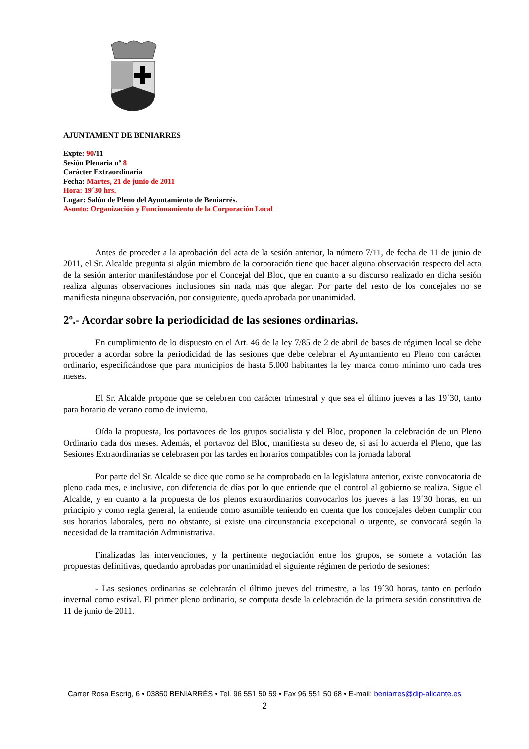AJUNTAMENT DE BENIARRES
Expte: 90/11
Sesión Plenaria nº 8
Carácter Extraordinaria
Fecha: Martes, 21 de junio de 2011
Hora: 19´30 hrs.
Lugar: Salón de Pleno del Ayuntamiento de Beniarrés.
Asunto: Organización y Funcionamiento de la Corporación Local
Antes de proceder a la aprobación del acta de la sesión anterior, la número 7/11, de fecha de 11 de junio de 2011, el Sr. Alcalde pregunta si algún miembro de la corporación tiene que hacer alguna observación respecto del acta de la sesión anterior manifestándose por el Concejal del Bloc, que en cuanto a su discurso realizado en dicha sesión realiza algunas observaciones inclusiones sin nada más que alegar. Por parte del resto de los concejales no se manifiesta ninguna observación, por consiguiente, queda aprobada por unanimidad.
2º.- Acordar sobre la periodicidad de las sesiones ordinarias.
En cumplimiento de lo dispuesto en el Art. 46 de la ley 7/85 de 2 de abril de bases de régimen local se debe proceder a acordar sobre la periodicidad de las sesiones que debe celebrar el Ayuntamiento en Pleno con carácter ordinario, especificándose que para municipios de hasta 5.000 habitantes la ley marca como mínimo uno cada tres meses.
El Sr. Alcalde propone que se celebren con carácter trimestral y que sea el último jueves a las 19´30, tanto para horario de verano como de invierno.
Oída la propuesta, los portavoces de los grupos socialista y del Bloc, proponen la celebración de un Pleno Ordinario cada dos meses. Además, el portavoz del Bloc, manifiesta su deseo de, si así lo acuerda el Pleno, que las Sesiones Extraordinarias se celebrasen por las tardes en horarios compatibles con la jornada laboral
Por parte del Sr. Alcalde se dice que como se ha comprobado en la legislatura anterior, existe convocatoria de pleno cada mes, e inclusive, con diferencia de días por lo que entiende que el control al gobierno se realiza. Sigue el Alcalde, y en cuanto a la propuesta de los plenos extraordinarios convocarlos los jueves a las 19´30 horas, en un principio y como regla general, la entiende como asumible teniendo en cuenta que los concejales deben cumplir con sus horarios laborales, pero no obstante, si existe una circunstancia excepcional o urgente, se convocará según la necesidad de la tramitación Administrativa.
Finalizadas las intervenciones, y la pertinente negociación entre los grupos, se somete a votación las propuestas definitivas, quedando aprobadas por unanimidad el siguiente régimen de periodo de sesiones:
- Las sesiones ordinarias se celebrarán el último jueves del trimestre, a las 19´30 horas, tanto en período invernal como estival. El primer pleno ordinario, se computa desde la celebración de la primera sesión constitutiva de 11 de junio de 2011.
Carrer Rosa Escrig, 6 • 03850 BENIARRÉS • Tel. 96 551 50 59 • Fax 96 551 50 68 • E-mail: beniarres@dip-alicante.es
2